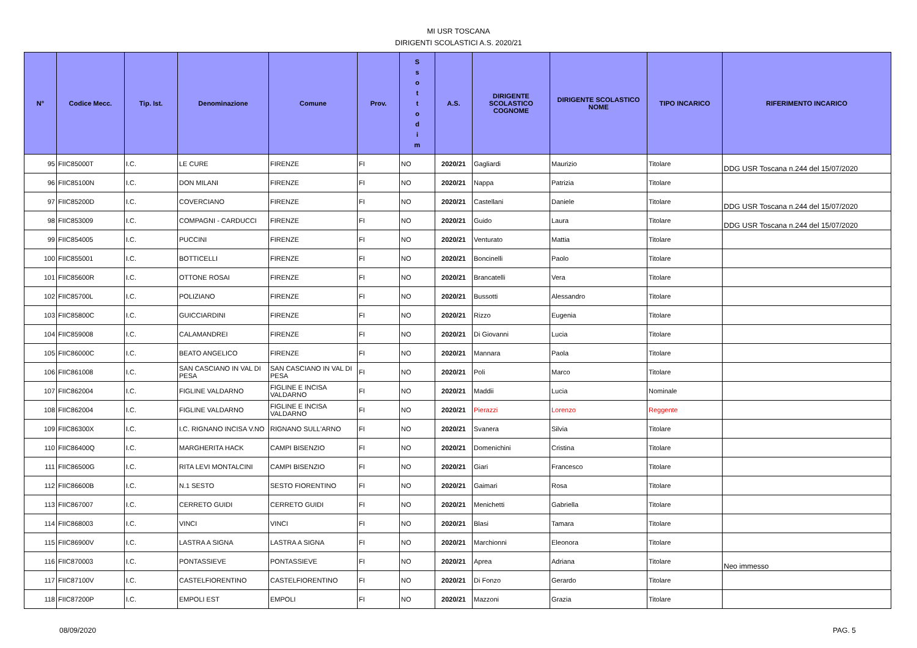MI USR TOSCANA
DIRIGENTI SCOLASTICI A.S. 2020/21
| N° | Codice Mecc. | Tip. Ist. | Denominazione | Comune | Prov. | S s o t t o d i m | A.S. | DIRIGENTE SCOLASTICO COGNOME | DIRIGENTE SCOLASTICO NOME | TIPO INCARICO | RIFERIMENTO INCARICO |
| --- | --- | --- | --- | --- | --- | --- | --- | --- | --- | --- | --- |
| 95 | FIIC85000T | I.C. | LE CURE | FIRENZE | FI | NO | 2020/21 | Gagliardi | Maurizio | Titolare | DDG USR Toscana n.244 del 15/07/2020 |
| 96 | FIIC85100N | I.C. | DON MILANI | FIRENZE | FI | NO | 2020/21 | Nappa | Patrizia | Titolare | |
| 97 | FIIC85200D | I.C. | COVERCIANO | FIRENZE | FI | NO | 2020/21 | Castellani | Daniele | Titolare | DDG USR Toscana n.244 del 15/07/2020 |
| 98 | FIIC853009 | I.C. | COMPAGNI - CARDUCCI | FIRENZE | FI | NO | 2020/21 | Guido | Laura | Titolare | DDG USR Toscana n.244 del 15/07/2020 |
| 99 | FIIC854005 | I.C. | PUCCINI | FIRENZE | FI | NO | 2020/21 | Venturato | Mattia | Titolare | |
| 100 | FIIC855001 | I.C. | BOTTICELLI | FIRENZE | FI | NO | 2020/21 | Boncinelli | Paolo | Titolare | |
| 101 | FIIC85600R | I.C. | OTTONE ROSAI | FIRENZE | FI | NO | 2020/21 | Brancatelli | Vera | Titolare | |
| 102 | FIIC85700L | I.C. | POLIZIANO | FIRENZE | FI | NO | 2020/21 | Bussotti | Alessandro | Titolare | |
| 103 | FIIC85800C | I.C. | GUICCIARDINI | FIRENZE | FI | NO | 2020/21 | Rizzo | Eugenia | Titolare | |
| 104 | FIIC859008 | I.C. | CALAMANDREI | FIRENZE | FI | NO | 2020/21 | Di Giovanni | Lucia | Titolare | |
| 105 | FIIC86000C | I.C. | BEATO ANGELICO | FIRENZE | FI | NO | 2020/21 | Mannara | Paola | Titolare | |
| 106 | FIIC861008 | I.C. | SAN CASCIANO IN VAL DI PESA | SAN CASCIANO IN VAL DI PESA | FI | NO | 2020/21 | Poli | Marco | Titolare | |
| 107 | FIIC862004 | I.C. | FIGLINE VALDARNO | FIGLINE E INCISA VALDARNO | FI | NO | 2020/21 | Maddii | Lucia | Nominale | |
| 108 | FIIC862004 | I.C. | FIGLINE VALDARNO | FIGLINE E INCISA VALDARNO | FI | NO | 2020/21 | Pierazzi | Lorenzo | Reggente | |
| 109 | FIIC86300X | I.C. | I.C. RIGNANO INCISA V.NO | RIGNANO SULL'ARNO | FI | NO | 2020/21 | Svanera | Silvia | Titolare | |
| 110 | FIIC86400Q | I.C. | MARGHERITA HACK | CAMPI BISENZIO | FI | NO | 2020/21 | Domenichini | Cristina | Titolare | |
| 111 | FIIC86500G | I.C. | RITA LEVI MONTALCINI | CAMPI BISENZIO | FI | NO | 2020/21 | Giari | Francesco | Titolare | |
| 112 | FIIC86600B | I.C. | N.1 SESTO | SESTO FIORENTINO | FI | NO | 2020/21 | Gaimari | Rosa | Titolare | |
| 113 | FIIC867007 | I.C. | CERRETO GUIDI | CERRETO GUIDI | FI | NO | 2020/21 | Menichetti | Gabriella | Titolare | |
| 114 | FIIC868003 | I.C. | VINCI | VINCI | FI | NO | 2020/21 | Blasi | Tamara | Titolare | |
| 115 | FIIC86900V | I.C. | LASTRA A SIGNA | LASTRA A SIGNA | FI | NO | 2020/21 | Marchionni | Eleonora | Titolare | |
| 116 | FIIC870003 | I.C. | PONTASSIEVE | PONTASSIEVE | FI | NO | 2020/21 | Aprea | Adriana | Titolare | Neo immesso |
| 117 | FIIC87100V | I.C. | CASTELFIORENTINO | CASTELFIORENTINO | FI | NO | 2020/21 | Di Fonzo | Gerardo | Titolare | |
| 118 | FIIC87200P | I.C. | EMPOLI EST | EMPOLI | FI | NO | 2020/21 | Mazzoni | Grazia | Titolare | |
08/09/2020 PAG. 5